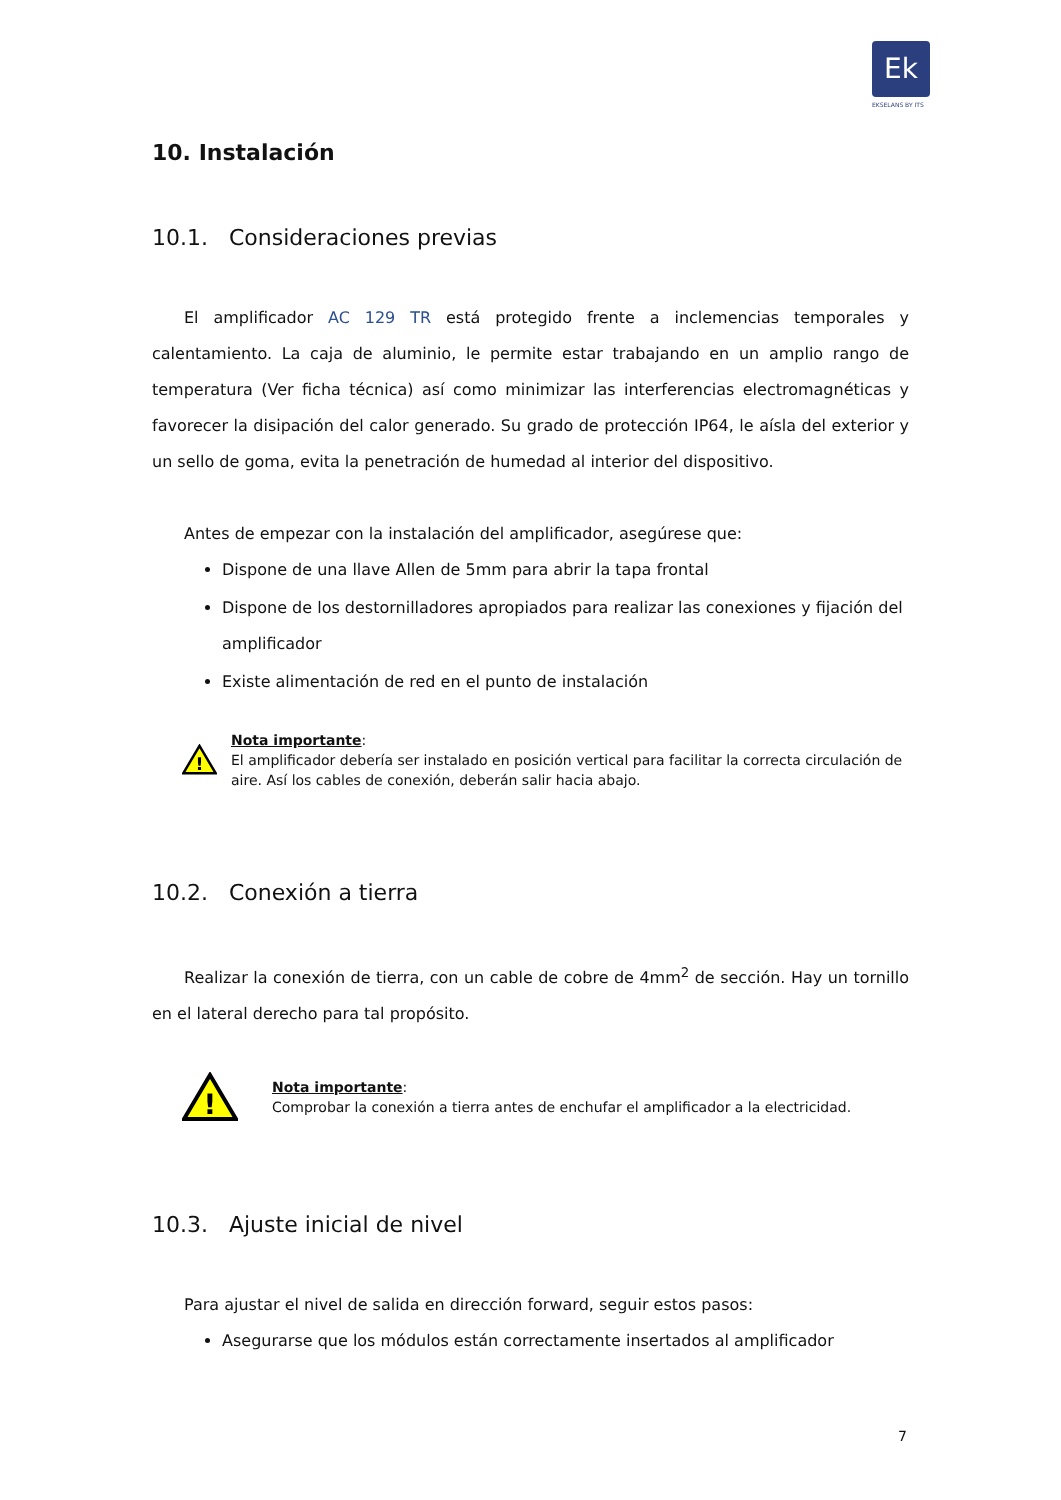Ek
EKSELANS BY ITS
10. Instalación
10.1. Consideraciones previas
El amplificador AC 129 TR está protegido frente a inclemencias temporales y calentamiento. La caja de aluminio, le permite estar trabajando en un amplio rango de temperatura (Ver ficha técnica) así como minimizar las interferencias electromagnéticas y favorecer la disipación del calor generado. Su grado de protección IP64, le aísla del exterior y un sello de goma, evita la penetración de humedad al interior del dispositivo.
Antes de empezar con la instalación del amplificador, asegúrese que:
Dispone de una llave Allen de 5mm para abrir la tapa frontal
Dispone de los destornilladores apropiados para realizar las conexiones y fijación del amplificador
Existe alimentación de red en el punto de instalación
!
Nota importante:
El amplificador debería ser instalado en posición vertical para facilitar la correcta circulación de aire. Así los cables de conexión, deberán salir hacia abajo.
10.2. Conexión a tierra
Realizar la conexión de tierra, con un cable de cobre de 4mm<sup>2</sup> de sección. Hay un tornillo en el lateral derecho para tal propósito.
!
Nota importante:
Comprobar la conexión a tierra antes de enchufar el amplificador a la electricidad.
10.3. Ajuste inicial de nivel
Para ajustar el nivel de salida en dirección forward, seguir estos pasos:
Asegurarse que los módulos están correctamente insertados al amplificador
7